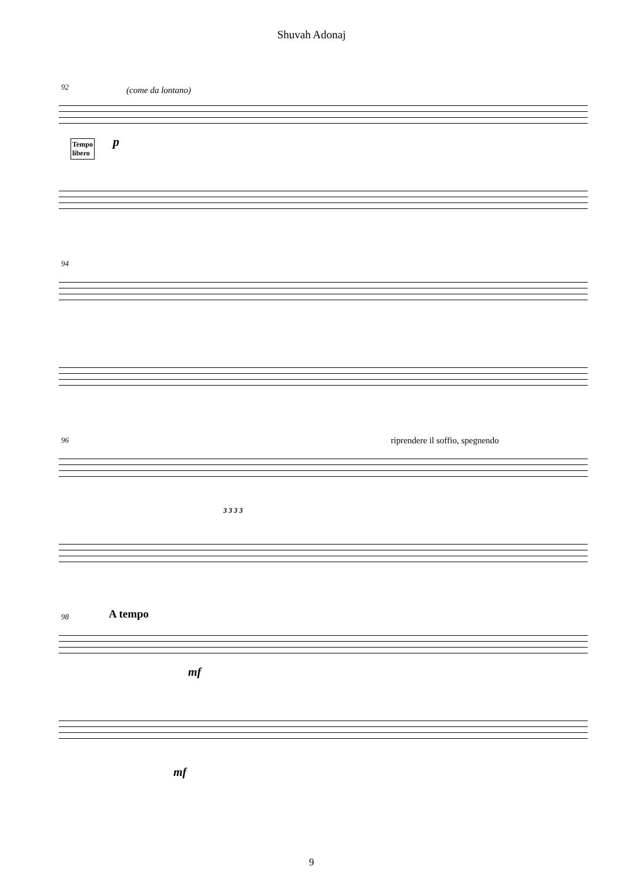Shuvah Adonaj
92 (come da lontano)
p Tempo
libero
94
96 riprendere il soffio, spegnendo
3 3 3 3
98 A tempo
mf
mf
9